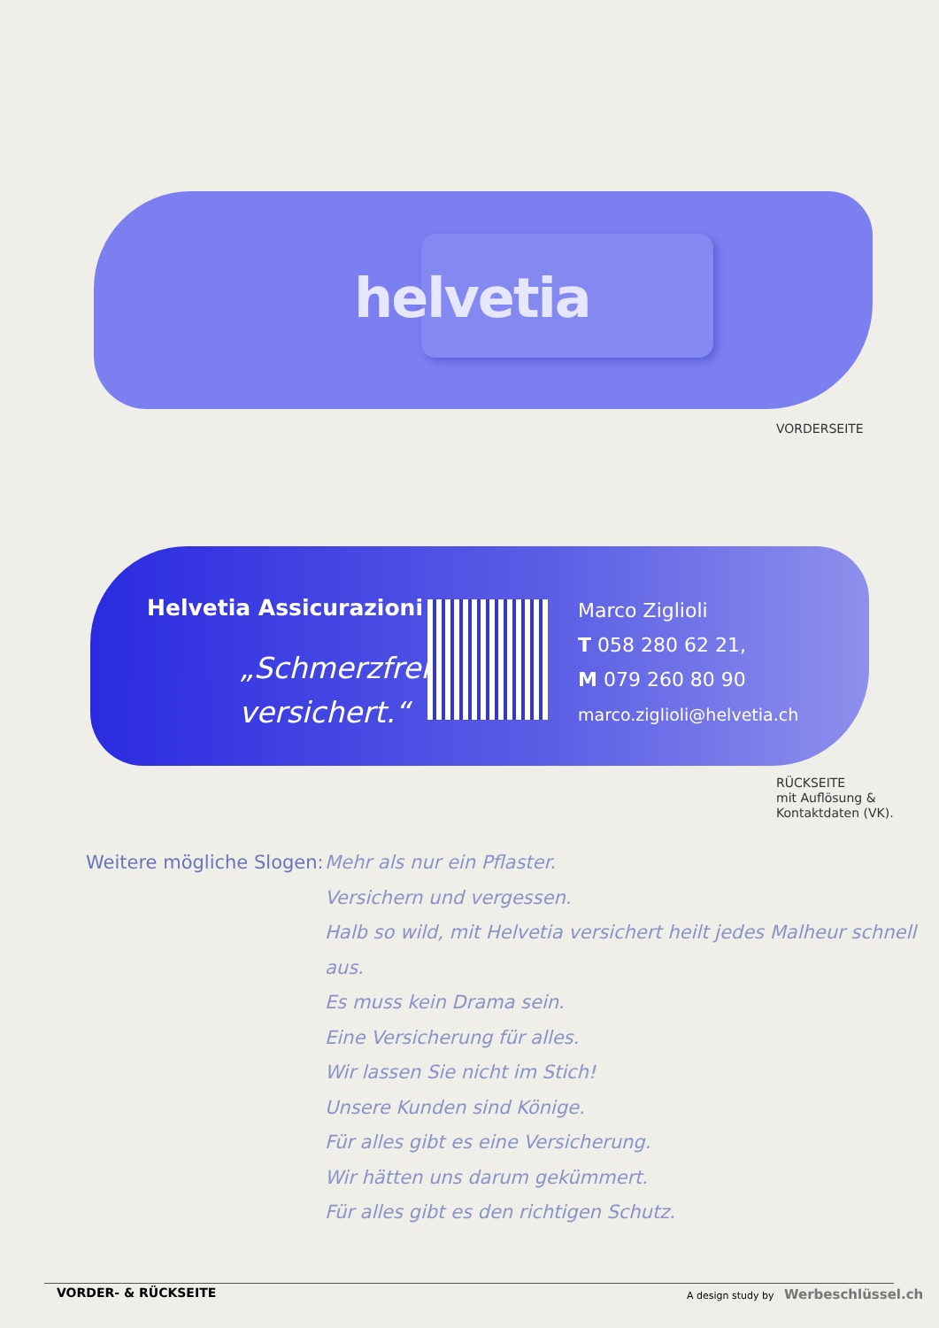helvetia
VORDERSEITE
Helvetia Assicurazioni
„Schmerzfrei versichert.“
Marco Ziglioli
T 058 280 62 21,
M 079 260 80 90
marco.ziglioli@helvetia.ch
RÜCKSEITE
mit Auflösung &
Kontaktdaten (VK).
Weitere mögliche Slogen:
Mehr als nur ein Pflaster.
Versichern und vergessen.
Halb so wild, mit Helvetia versichert heilt jedes Malheur schnell aus.
Es muss kein Drama sein.
Eine Versicherung für alles.
Wir lassen Sie nicht im Stich!
Unsere Kunden sind Könige.
Für alles gibt es eine Versicherung.
Wir hätten uns darum gekümmert.
Für alles gibt es den richtigen Schutz.
VORDER- & RÜCKSEITE
A design study by Werbeschlüssel.ch